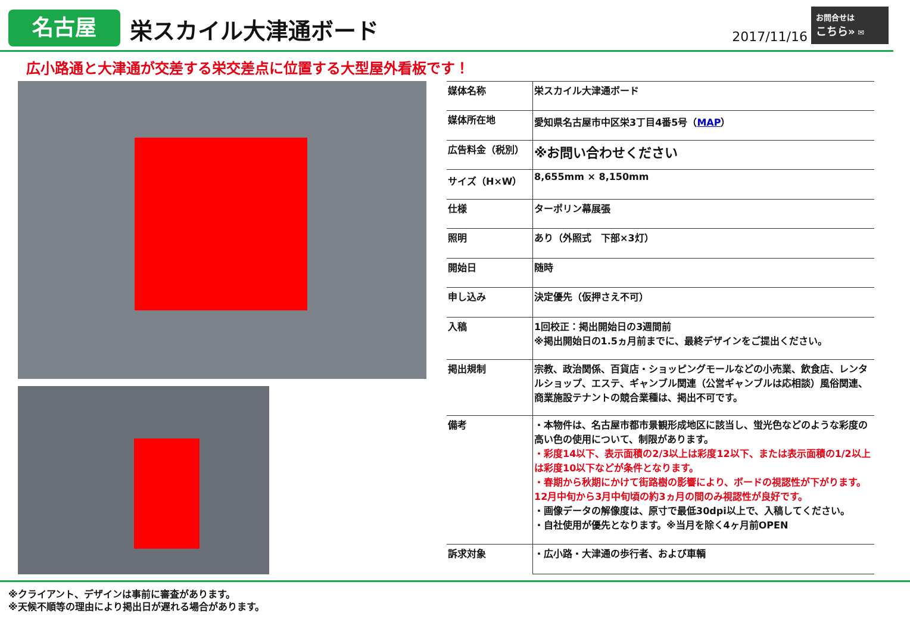名古屋
栄スカイル大津通ボード
2017/11/16
お問合せは
こちら» ✉
広小路通と大津通が交差する栄交差点に位置する大型屋外看板です！
| 媒体名称 | 栄スカイル大津通ボード |
| 媒体所在地 | 愛知県名古屋市中区栄3丁目4番5号（ MAP ） |
| 広告料金（税別） | ※お問い合わせください |
| サイズ（H×W） | 8,655mm × 8,150mm |
| 仕様 | ターポリン幕展張 |
| 照明 | あり（外照式 下部×3灯） |
| 開始日 | 随時 |
| 申し込み | 決定優先（仮押さえ不可） |
| 入稿 | 1回校正：掲出開始日の3週間前 ※掲出開始日の1.5ヵ月前までに、最終デザインをご提出ください。 |
| 掲出規制 | 宗教、政治関係、百貨店・ショッピングモールなどの小売業、飲食店、レンタルショップ、エステ、ギャンブル関連（公営ギャンブルは応相談）風俗関連、商業施設テナントの競合業種は、掲出不可です。 |
| 備考 | ・本物件は、名古屋市都市景観形成地区に該当し、蛍光色などのような彩度の高い色の使用について、制限があります。 ・彩度14以下、表示面積の2/3以上は彩度12以下、または表示面積の1/2以上は彩度10以下などが条件となります。 ・春期から秋期にかけて街路樹の影響により、ボードの視認性が下がります。12月中旬から3月中旬頃の約3ヵ月の間のみ視認性が良好です。 ・画像データの解像度は、原寸で最低30dpi以上で、入稿してください。 ・自社使用が優先となります。※当月を除く4ヶ月前OPEN |
| 訴求対象 | ・広小路・大津通の歩行者、および車輌 |
※クライアント、デザインは事前に審査があります。
※天候不順等の理由により掲出日が遅れる場合があります。